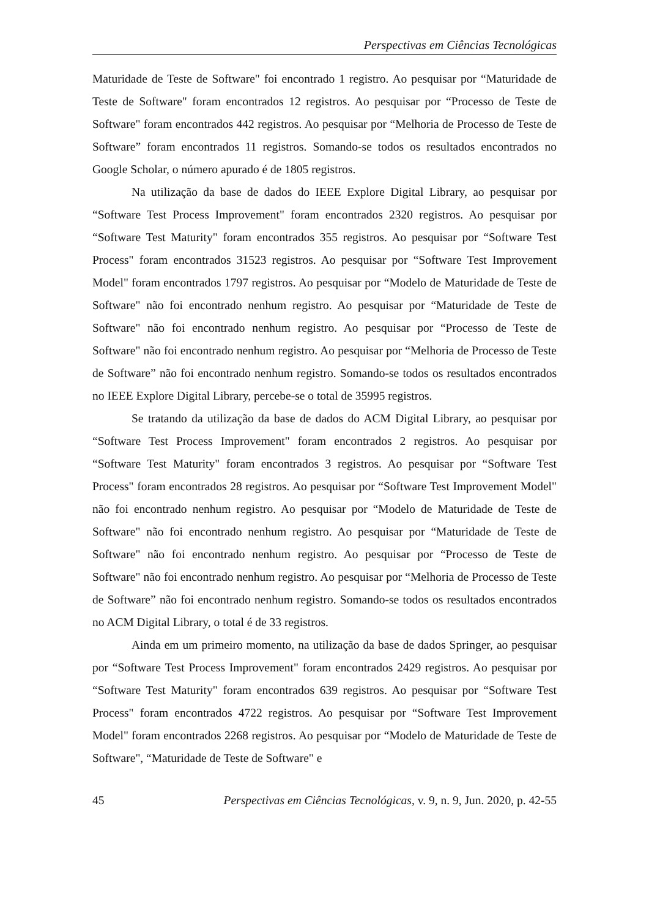Perspectivas em Ciências Tecnológicas
Maturidade de Teste de Software" foi encontrado 1 registro. Ao pesquisar por “Maturidade de Teste de Software" foram encontrados 12 registros. Ao pesquisar por “Processo de Teste de Software" foram encontrados 442 registros. Ao pesquisar por “Melhoria de Processo de Teste de Software” foram encontrados 11 registros. Somando-se todos os resultados encontrados no Google Scholar, o número apurado é de 1805 registros.
Na utilização da base de dados do IEEE Explore Digital Library, ao pesquisar por “Software Test Process Improvement" foram encontrados 2320 registros. Ao pesquisar por “Software Test Maturity" foram encontrados 355 registros. Ao pesquisar por “Software Test Process" foram encontrados 31523 registros. Ao pesquisar por “Software Test Improvement Model" foram encontrados 1797 registros. Ao pesquisar por “Modelo de Maturidade de Teste de Software" não foi encontrado nenhum registro. Ao pesquisar por “Maturidade de Teste de Software" não foi encontrado nenhum registro. Ao pesquisar por “Processo de Teste de Software" não foi encontrado nenhum registro. Ao pesquisar por “Melhoria de Processo de Teste de Software” não foi encontrado nenhum registro. Somando-se todos os resultados encontrados no IEEE Explore Digital Library, percebe-se o total de 35995 registros.
Se tratando da utilização da base de dados do ACM Digital Library, ao pesquisar por “Software Test Process Improvement" foram encontrados 2 registros. Ao pesquisar por “Software Test Maturity" foram encontrados 3 registros. Ao pesquisar por “Software Test Process" foram encontrados 28 registros. Ao pesquisar por “Software Test Improvement Model" não foi encontrado nenhum registro. Ao pesquisar por “Modelo de Maturidade de Teste de Software" não foi encontrado nenhum registro. Ao pesquisar por “Maturidade de Teste de Software" não foi encontrado nenhum registro. Ao pesquisar por “Processo de Teste de Software" não foi encontrado nenhum registro. Ao pesquisar por “Melhoria de Processo de Teste de Software” não foi encontrado nenhum registro. Somando-se todos os resultados encontrados no ACM Digital Library, o total é de 33 registros.
Ainda em um primeiro momento, na utilização da base de dados Springer, ao pesquisar por “Software Test Process Improvement" foram encontrados 2429 registros. Ao pesquisar por “Software Test Maturity" foram encontrados 639 registros. Ao pesquisar por “Software Test Process" foram encontrados 4722 registros. Ao pesquisar por “Software Test Improvement Model" foram encontrados 2268 registros. Ao pesquisar por “Modelo de Maturidade de Teste de Software", “Maturidade de Teste de Software" e
45 Perspectivas em Ciências Tecnológicas, v. 9, n. 9, Jun. 2020, p. 42-55